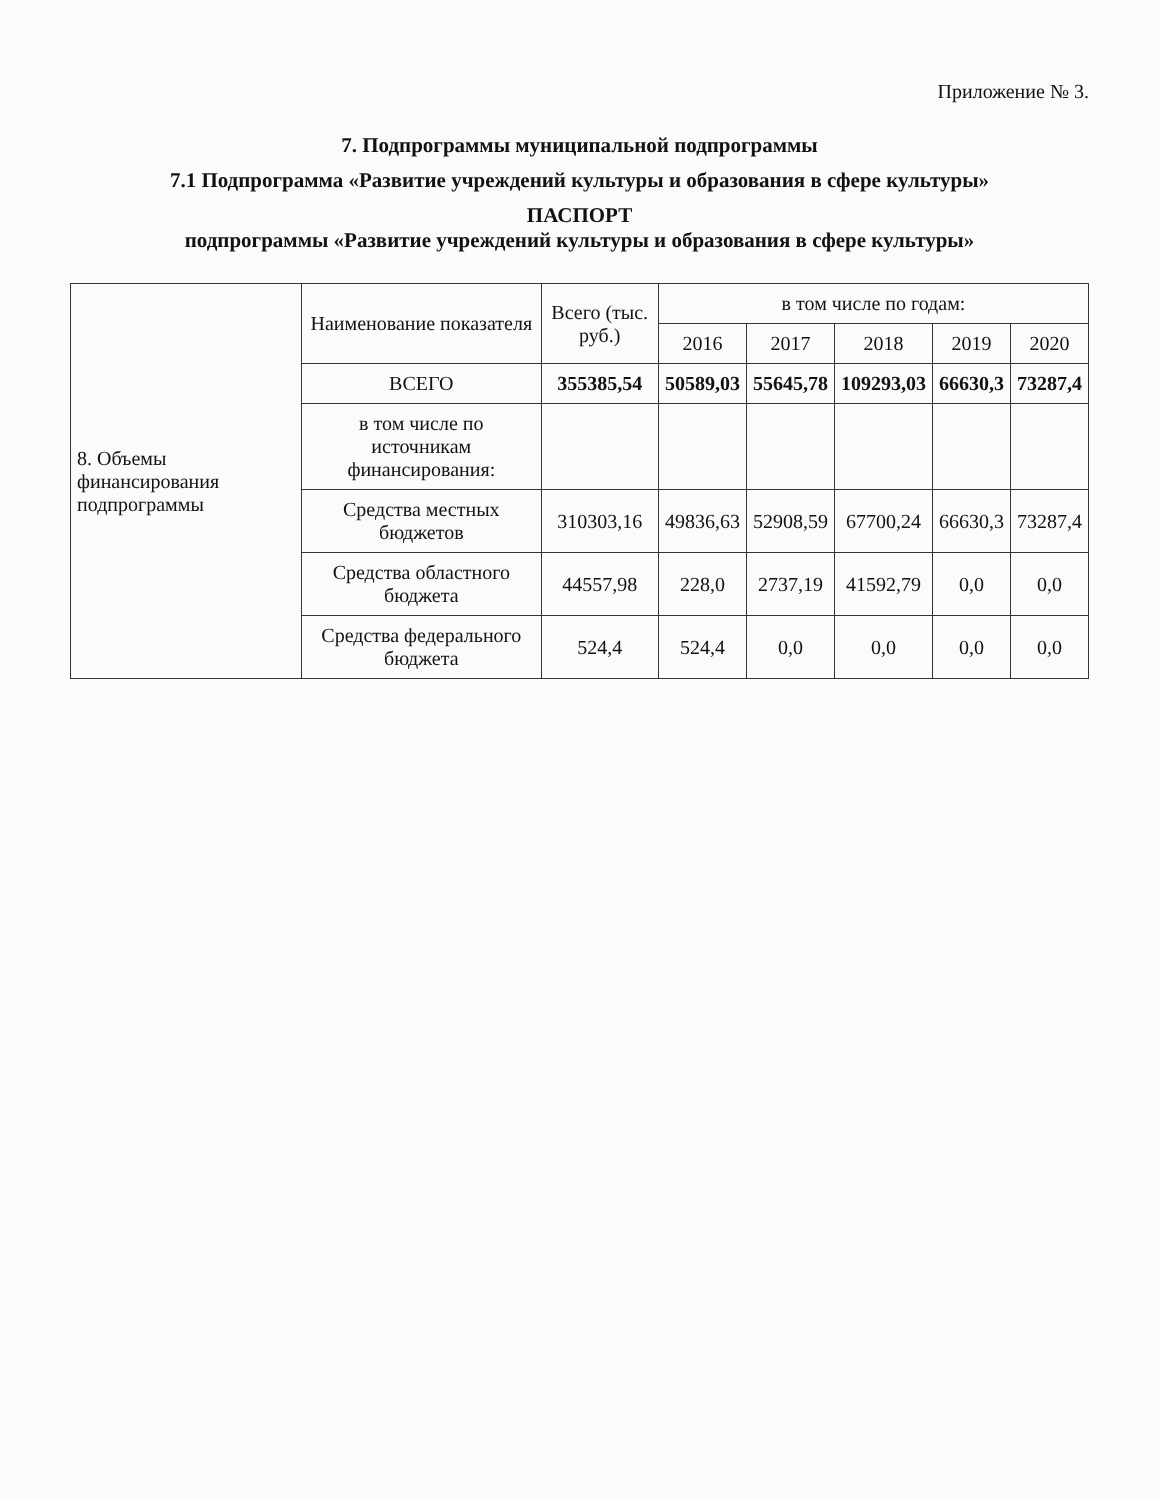Приложение № 3.
7. Подпрограммы муниципальной подпрограммы
7.1 Подпрограмма «Развитие учреждений культуры и образования в сфере культуры»
ПАСПОРТ
подпрограммы «Развитие учреждений культуры и образования в сфере культуры»
| 8. Объемы финансирования подпрограммы | Наименование показателя | Всего (тыс. руб.) | в том числе по годам: | | | | |
| | | | 2016 | 2017 | 2018 | 2019 | 2020 |
| | ВСЕГО | 355385,54 | 50589,03 | 55645,78 | 109293,03 | 66630,3 | 73287,4 |
| | в том числе по источникам финансирования: | | | | | | |
| | Средства местных бюджетов | 310303,16 | 49836,63 | 52908,59 | 67700,24 | 66630,3 | 73287,4 |
| | Средства областного бюджета | 44557,98 | 228,0 | 2737,19 | 41592,79 | 0,0 | 0,0 |
| | Средства федерального бюджета | 524,4 | 524,4 | 0,0 | 0,0 | 0,0 | 0,0 |